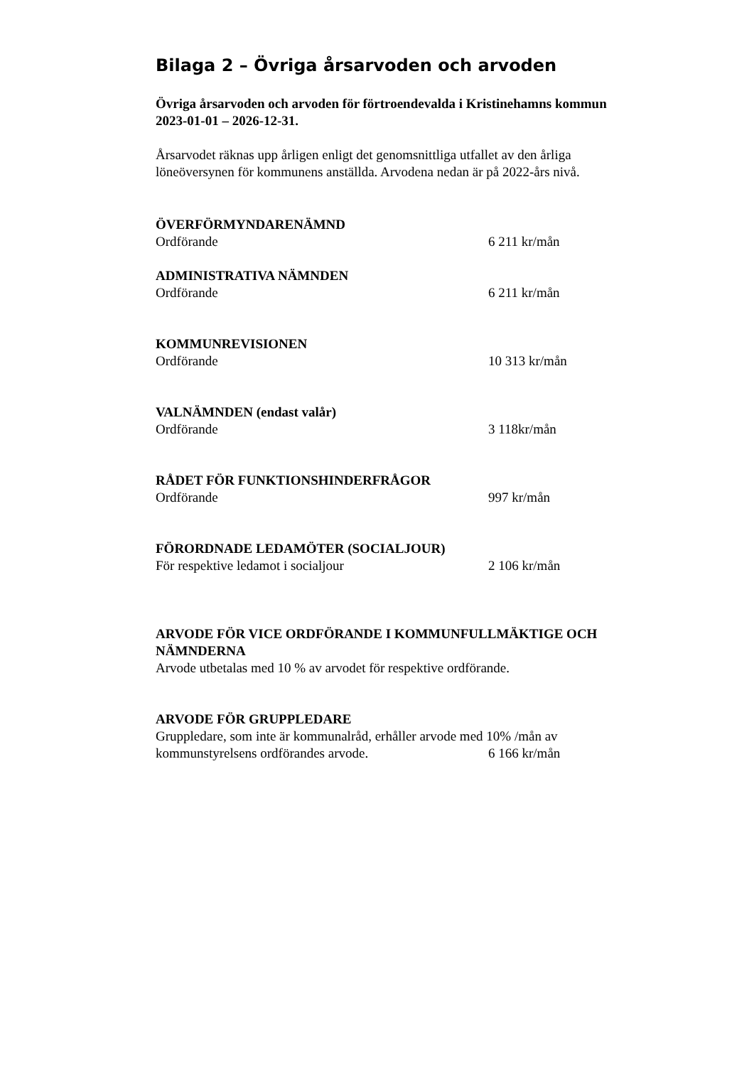Bilaga 2 – Övriga årsarvoden och arvoden
Övriga årsarvoden och arvoden för förtroendevalda i Kristinehamns kommun 2023-01-01 – 2026-12-31.
Årsarvodet räknas upp årligen enligt det genomsnittliga utfallet av den årliga löneöversynen för kommunens anställda. Arvodena nedan är på 2022-års nivå.
ÖVERFÖRMYNDARENÄMND
Ordförande 6 211 kr/mån
ADMINISTRATIVA NÄMNDEN
Ordförande 6 211 kr/mån
KOMMUNREVISIONEN
Ordförande 10 313 kr/mån
VALNÄMNDEN (endast valår)
Ordförande 3 118kr/mån
RÅDET FÖR FUNKTIONSHINDERFRÅGOR
Ordförande 997 kr/mån
FÖRORDNADE LEDAMÖTER (SOCIALJOUR)
För respektive ledamot i socialjour 2 106 kr/mån
ARVODE FÖR VICE ORDFÖRANDE I KOMMUNFULLMÄKTIGE OCH NÄMNDERNA
Arvode utbetalas med 10 % av arvodet för respektive ordförande.
ARVODE FÖR GRUPPLEDARE
Gruppledare, som inte är kommunalråd, erhåller arvode med 10% /mån av
kommunstyrelsens ordförandes arvode. 6 166 kr/mån